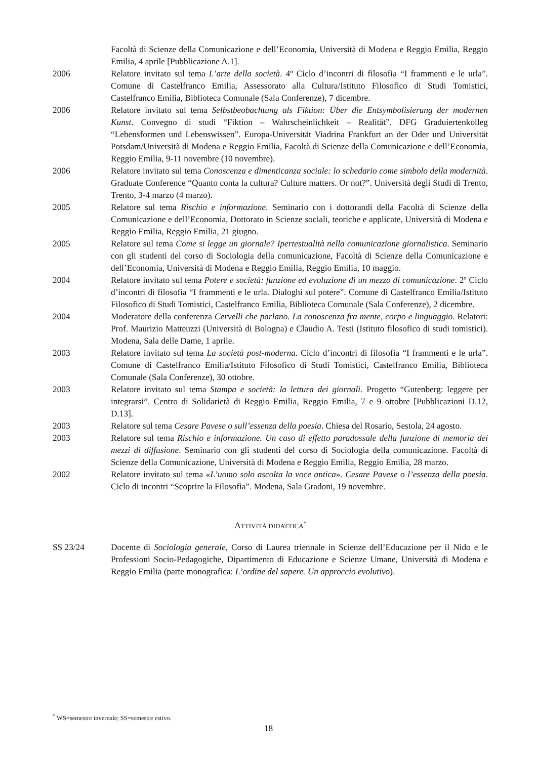Facoltà di Scienze della Comunicazione e dell’Economia, Università di Modena e Reggio Emilia, Reggio Emilia, 4 aprile [Pubblicazione A.1].
2006 Relatore invitato sul tema L’arte della società. 4º Ciclo d’incontri di filosofia “I frammenti e le urla”. Comune di Castelfranco Emilia, Assessorato alla Cultura/Istituto Filosofico di Studi Tomistici, Castelfranco Emilia, Biblioteca Comunale (Sala Conferenze), 7 dicembre.
2006 Relatore invitato sul tema Selbstbeobachtung als Fiktion: Über die Entsymbolisierung der modernen Kunst. Convegno di studi “Fiktion – Wahrscheinlichkeit – Realität”. DFG Graduiertenkolleg “Lebensformen und Lebenswissen”. Europa-Universität Viadrina Frankfurt an der Oder und Universität Potsdam/Università di Modena e Reggio Emilia, Facoltà di Scienze della Comunicazione e dell’Economia, Reggio Emilia, 9-11 novembre (10 novembre).
2006 Relatore invitato sul tema Conoscenza e dimenticanza sociale: lo schedario come simbolo della modernità. Graduate Conference “Quanto conta la cultura? Culture matters. Or not?”. Università degli Studi di Trento, Trento, 3-4 marzo (4 marzo).
2005 Relatore sul tema Rischio e informazione. Seminario con i dottorandi della Facoltà di Scienze della Comunicazione e dell’Economia, Dottorato in Scienze sociali, teoriche e applicate, Università di Modena e Reggio Emilia, Reggio Emilia, 21 giugno.
2005 Relatore sul tema Come si legge un giornale? Ipertestualità nella comunicazione giornalistica. Seminario con gli studenti del corso di Sociologia della comunicazione, Facoltà di Scienze della Comunicazione e dell’Economia, Università di Modena e Reggio Emilia, Reggio Emilia, 10 maggio.
2004 Relatore invitato sul tema Potere e società: funzione ed evoluzione di un mezzo di comunicazione. 2º Ciclo d’incontri di filosofia “I frammenti e le urla. Dialoghi sul potere”. Comune di Castelfranco Emilia/Istituto Filosofico di Studi Tomistici, Castelfranco Emilia, Biblioteca Comunale (Sala Conferenze), 2 dicembre.
2004 Moderatore della conferenza Cervelli che parlano. La conoscenza fra mente, corpo e linguaggio. Relatori: Prof. Maurizio Matteuzzi (Università di Bologna) e Claudio A. Testi (Istituto filosofico di studi tomistici). Modena, Sala delle Dame, 1 aprile.
2003 Relatore invitato sul tema La società post-moderna. Ciclo d’incontri di filosofia “I frammenti e le urla”. Comune di Castelfranco Emilia/Istituto Filosofico di Studi Tomistici, Castelfranco Emilia, Biblioteca Comunale (Sala Conferenze), 30 ottobre.
2003 Relatore invitato sul tema Stampa e società: la lettura dei giornali. Progetto “Gutenberg: leggere per integrarsi”. Centro di Solidarietà di Reggio Emilia, Reggio Emilia, 7 e 9 ottobre [Pubblicazioni D.12, D.13].
2003 Relatore sul tema Cesare Pavese o sull’essenza della poesia. Chiesa del Rosario, Sestola, 24 agosto.
2003 Relatore sul tema Rischio e informazione. Un caso di effetto paradossale della funzione di memoria dei mezzi di diffusione. Seminario con gli studenti del corso di Sociologia della comunicazione. Facoltà di Scienze della Comunicazione, Università di Modena e Reggio Emilia, Reggio Emilia, 28 marzo.
2002 Relatore invitato sul tema «L’uomo solo ascolta la voce antica». Cesare Pavese o l’essenza della poesia. Ciclo di incontri “Scoprire la Filosofia”. Modena, Sala Gradoni, 19 novembre.
ATTIVITÀ DIDATTICA<sup>*</sup>
SS 23/24 Docente di Sociologia generale, Corso di Laurea triennale in Scienze dell’Educazione per il Nido e le Professioni Socio-Pedagogiche, Dipartimento di Educazione e Scienze Umane, Università di Modena e Reggio Emilia (parte monografica: L’ordine del sapere. Un approccio evolutivo).
<sup>*</sup> WS=semestre invernale; SS=semestre estivo.
18